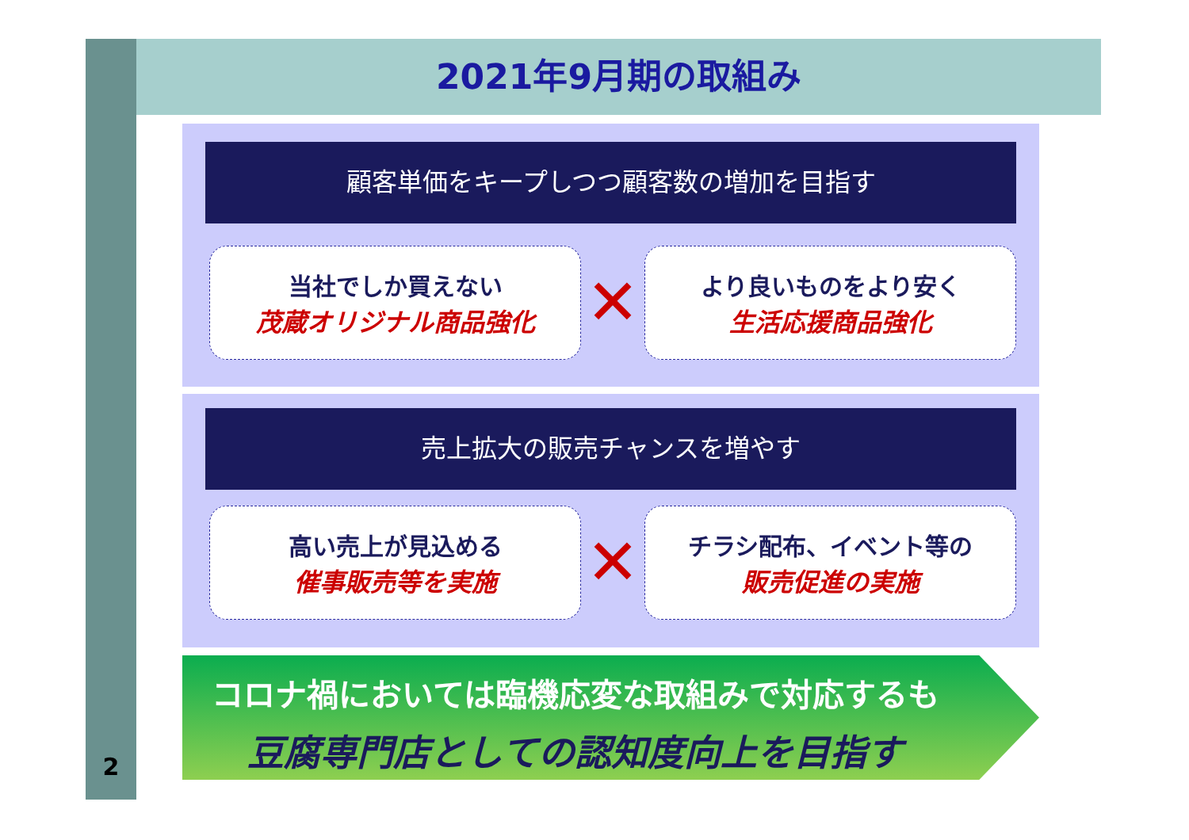2021年9月期の取組み
顧客単価をキープしつつ顧客数の増加を目指す
当社でしか買えない
茂蔵オリジナル商品強化
✕
より良いものをより安く
生活応援商品強化
売上拡大の販売チャンスを増やす
高い売上が見込める
催事販売等を実施
✕
チラシ配布、イベント等の
販売促進の実施
コロナ禍においては臨機応変な取組みで対応するも
豆腐専門店としての認知度向上を目指す
2